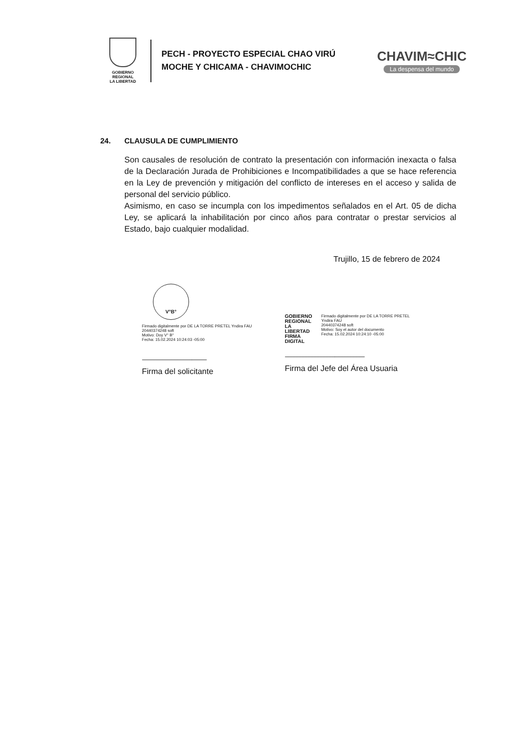GOBIERNO REGIONAL
LA LIBERTAD
PECH - PROYECTO ESPECIAL CHAO VIRÚ MOCHE Y CHICAMA - CHAVIMOCHIC
CHAVIM≈CHIC
La despensa del mundo
24. CLAUSULA DE CUMPLIMIENTO
Son causales de resolución de contrato la presentación con información inexacta o falsa de la Declaración Jurada de Prohibiciones e Incompatibilidades a que se hace referencia en la Ley de prevención y mitigación del conflicto de intereses en el acceso y salida de personal del servicio público.
Asimismo, en caso se incumpla con los impedimentos señalados en el Art. 05 de dicha Ley, se aplicará la inhabilitación por cinco años para contratar o prestar servicios al Estado, bajo cualquier modalidad.
Trujillo, 15 de febrero de 2024
V°B°
Firmado digitalmente por DE LA TORRE PRETEL Yndira FAU
20440374248 soft
Motivo: Doy V° B°
Fecha: 15.02.2024 10:24:03 -05:00
-------------------------------------------
Firma del solicitante
GOBIERNO
REGIONAL
LA LIBERTAD
FIRMA DIGITAL
Firmado digitalmente por DE LA TORRE PRETEL Yndira FAU
20440374248 soft
Motivo: Soy el autor del documento
Fecha: 15.02.2024 10:24:10 -05:00
-----------------------------------------------------
Firma del Jefe del Área Usuaria